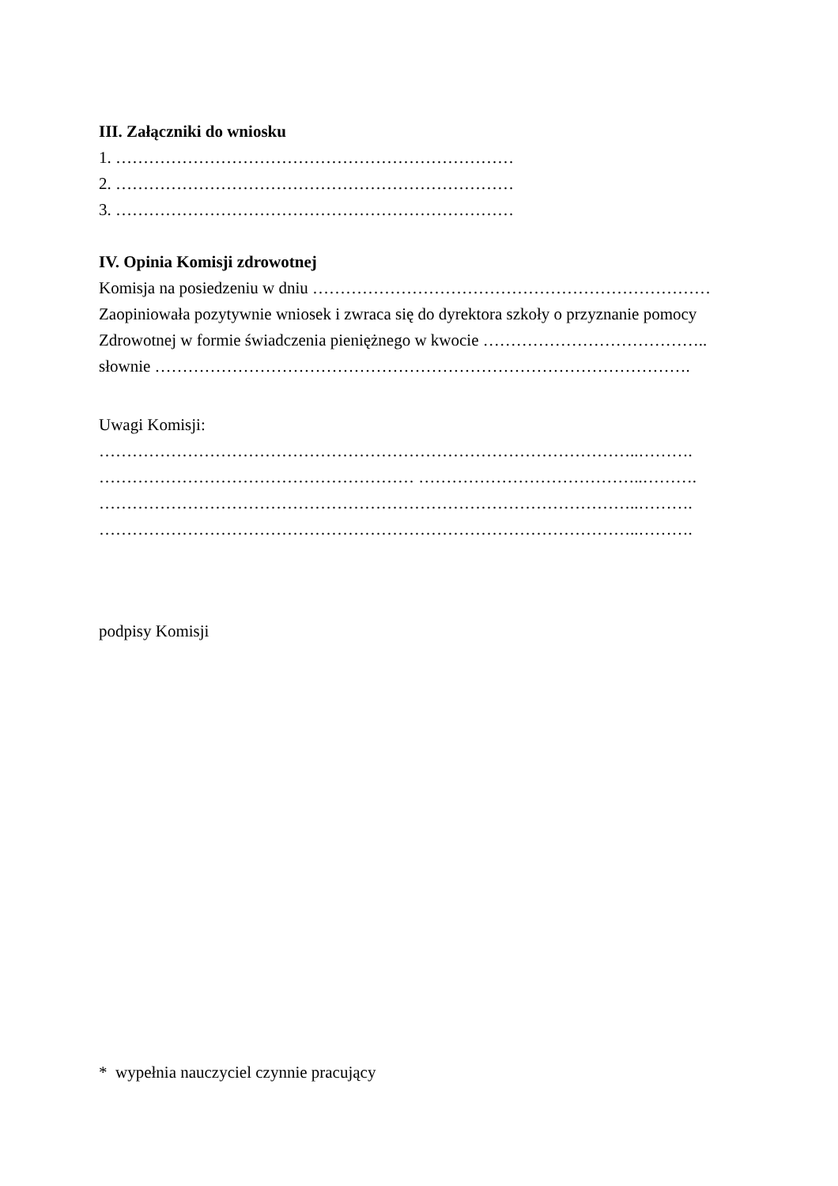III. Załączniki do wniosku
1. ………………………………………………………………
2. ………………………………………………………………
3. ………………………………………………………………
IV. Opinia Komisji zdrowotnej
Komisja na posiedzeniu w dniu ………………………………………………………………
Zaopiniowała pozytywnie wniosek i zwraca się do dyrektora szkoły o przyznanie pomocy
Zdrowotnej w formie świadczenia pieniężnego w kwocie …………………………………..
słownie …………………………………………………………………………………….
Uwagi Komisji:
……………………………………………………………………………………..……….
………………………………………………… …………………………………..……….
……………………………………………………………………………………..……….
……………………………………………………………………………………..……….
podpisy Komisji
* wypełnia nauczyciel czynnie pracujący